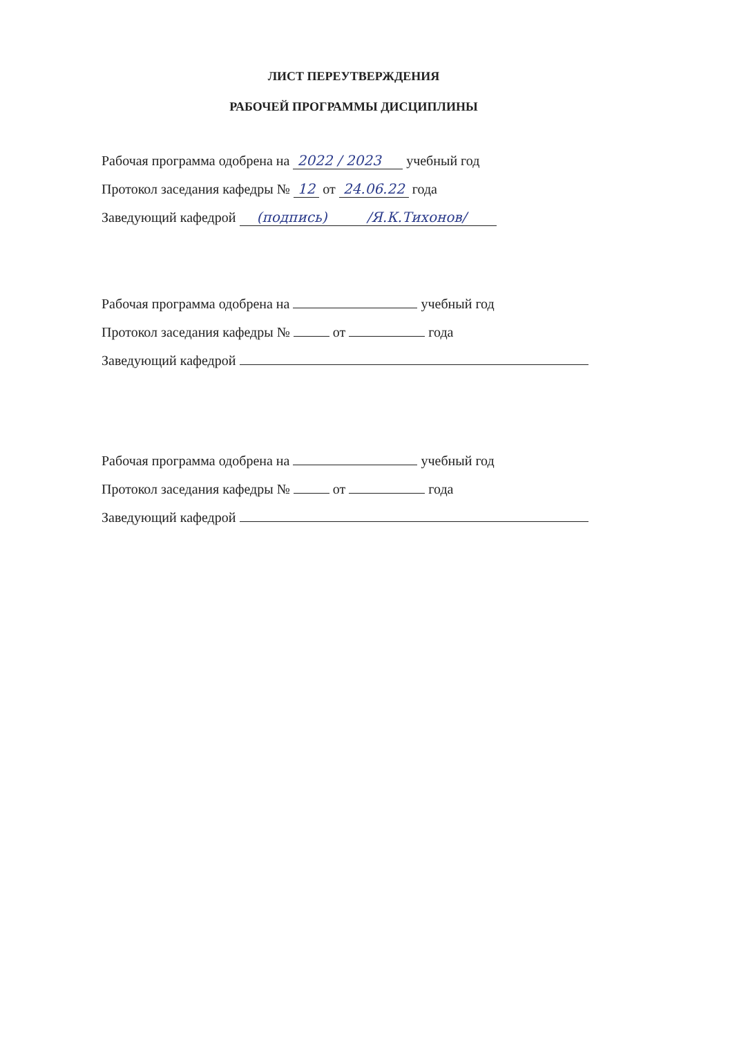ЛИСТ ПЕРЕУТВЕРЖДЕНИЯ
РАБОЧЕЙ ПРОГРАММЫ ДИСЦИПЛИНЫ
Рабочая программа одобрена на 2022 / 2023 учебный год
Протокол заседания кафедры № 12 от 24.06.22 года
Заведующий кафедрой (подпись) /Я.К.Тихонов/
Рабочая программа одобрена на учебный год
Протокол заседания кафедры № от года
Заведующий кафедрой
Рабочая программа одобрена на учебный год
Протокол заседания кафедры № от года
Заведующий кафедрой